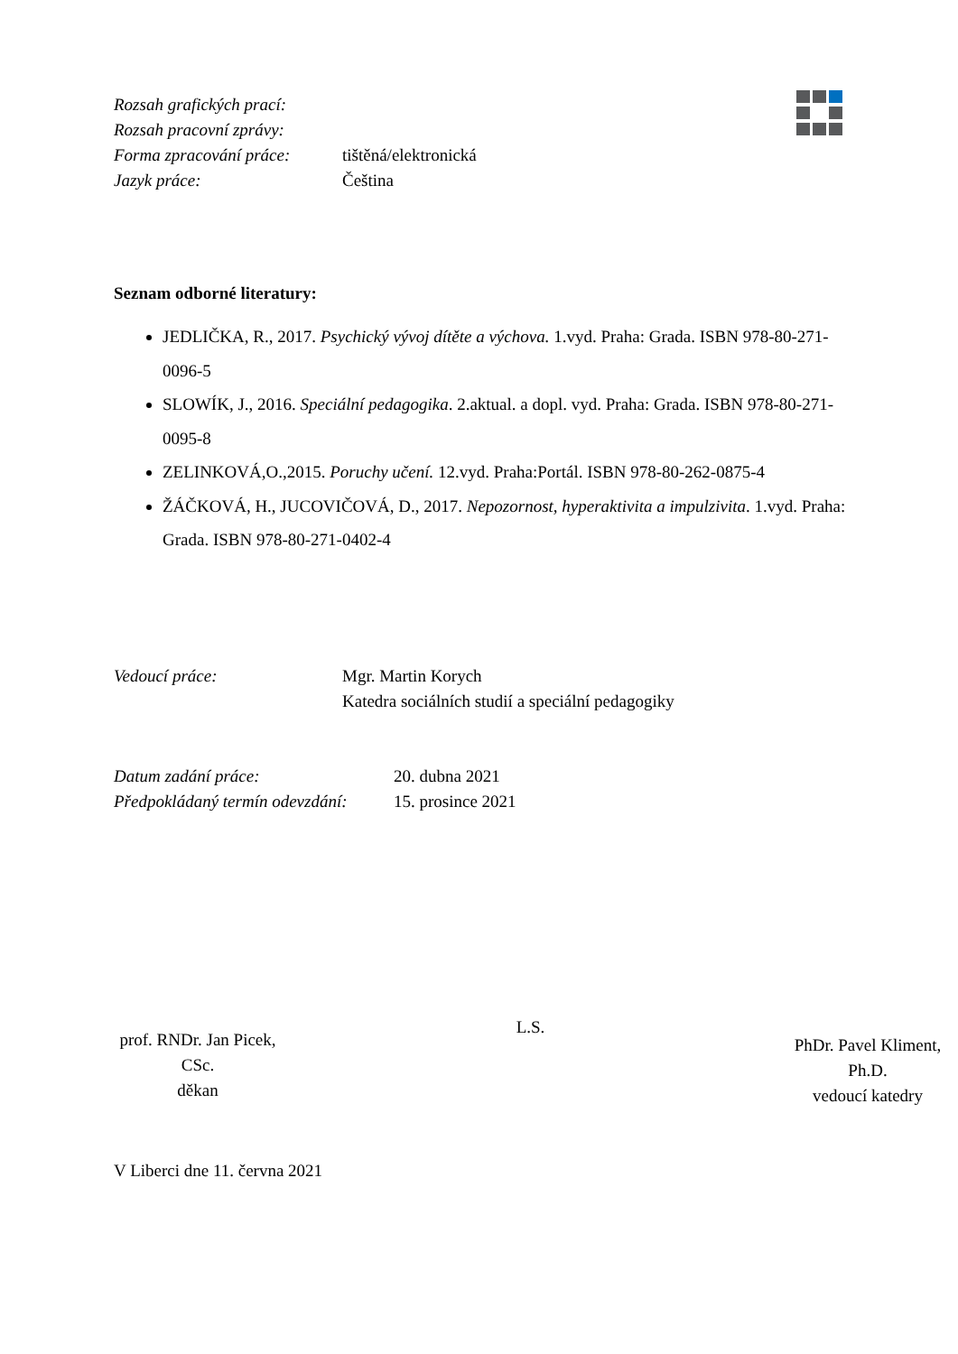Rozsah grafických prací:
Rozsah pracovní zprávy:
Forma zpracování práce: tištěná/elektronická
Jazyk práce: Čeština
Seznam odborné literatury:
JEDLIČKA, R., 2017. Psychický vývoj dítěte a výchova. 1.vyd. Praha: Grada. ISBN 978-80-271-0096-5
SLOWÍK, J., 2016. Speciální pedagogika. 2.aktual. a dopl. vyd. Praha: Grada. ISBN 978-80-271-0095-8
ZELINKOVÁ,O.,2015. Poruchy učení. 12.vyd. Praha:Portál. ISBN 978-80-262-0875-4
ŽÁČKOVÁ, H., JUCOVIČOVÁ, D., 2017. Nepozornost, hyperaktivita a impulzivita. 1.vyd. Praha: Grada. ISBN 978-80-271-0402-4
Vedoucí práce: Mgr. Martin Korych
Katedra sociálních studií a speciální pedagogiky
Datum zadání práce: 20. dubna 2021
Předpokládaný termín odevzdání: 15. prosince 2021
prof. RNDr. Jan Picek, CSc.
děkan
L.S.
PhDr. Pavel Kliment, Ph.D.
vedoucí katedry
V Liberci dne 11. června 2021